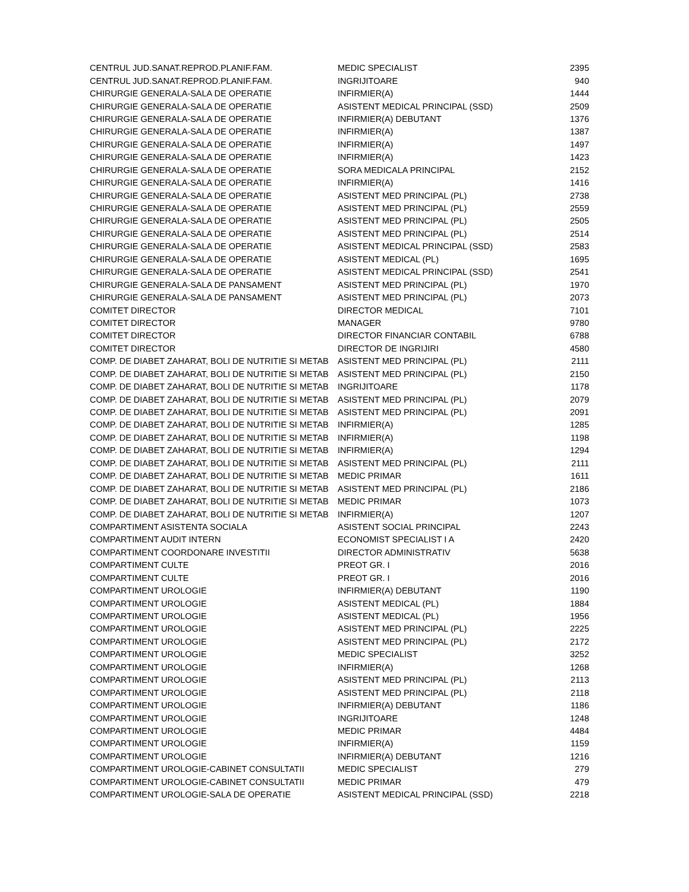| CENTRUL JUD.SANAT.REPROD.PLANIF.FAM. | MEDIC SPECIALIST | 2395 |
| CENTRUL JUD.SANAT.REPROD.PLANIF.FAM. | INGRIJITOARE | 940 |
| CHIRURGIE GENERALA-SALA DE OPERATIE | INFIRMIER(A) | 1444 |
| CHIRURGIE GENERALA-SALA DE OPERATIE | ASISTENT MEDICAL PRINCIPAL (SSD) | 2509 |
| CHIRURGIE GENERALA-SALA DE OPERATIE | INFIRMIER(A) DEBUTANT | 1376 |
| CHIRURGIE GENERALA-SALA DE OPERATIE | INFIRMIER(A) | 1387 |
| CHIRURGIE GENERALA-SALA DE OPERATIE | INFIRMIER(A) | 1497 |
| CHIRURGIE GENERALA-SALA DE OPERATIE | INFIRMIER(A) | 1423 |
| CHIRURGIE GENERALA-SALA DE OPERATIE | SORA MEDICALA PRINCIPAL | 2152 |
| CHIRURGIE GENERALA-SALA DE OPERATIE | INFIRMIER(A) | 1416 |
| CHIRURGIE GENERALA-SALA DE OPERATIE | ASISTENT MED PRINCIPAL (PL) | 2738 |
| CHIRURGIE GENERALA-SALA DE OPERATIE | ASISTENT MED PRINCIPAL (PL) | 2559 |
| CHIRURGIE GENERALA-SALA DE OPERATIE | ASISTENT MED PRINCIPAL (PL) | 2505 |
| CHIRURGIE GENERALA-SALA DE OPERATIE | ASISTENT MED PRINCIPAL (PL) | 2514 |
| CHIRURGIE GENERALA-SALA DE OPERATIE | ASISTENT MEDICAL PRINCIPAL (SSD) | 2583 |
| CHIRURGIE GENERALA-SALA DE OPERATIE | ASISTENT MEDICAL (PL) | 1695 |
| CHIRURGIE GENERALA-SALA DE OPERATIE | ASISTENT MEDICAL PRINCIPAL (SSD) | 2541 |
| CHIRURGIE GENERALA-SALA DE PANSAMENT | ASISTENT MED PRINCIPAL (PL) | 1970 |
| CHIRURGIE GENERALA-SALA DE PANSAMENT | ASISTENT MED PRINCIPAL (PL) | 2073 |
| COMITET DIRECTOR | DIRECTOR MEDICAL | 7101 |
| COMITET DIRECTOR | MANAGER | 9780 |
| COMITET DIRECTOR | DIRECTOR FINANCIAR CONTABIL | 6788 |
| COMITET DIRECTOR | DIRECTOR DE INGRIJIRI | 4580 |
| COMP. DE DIABET ZAHARAT, BOLI DE NUTRITIE SI METAB | ASISTENT MED PRINCIPAL (PL) | 2111 |
| COMP. DE DIABET ZAHARAT, BOLI DE NUTRITIE SI METAB | ASISTENT MED PRINCIPAL (PL) | 2150 |
| COMP. DE DIABET ZAHARAT, BOLI DE NUTRITIE SI METAB | INGRIJITOARE | 1178 |
| COMP. DE DIABET ZAHARAT, BOLI DE NUTRITIE SI METAB | ASISTENT MED PRINCIPAL (PL) | 2079 |
| COMP. DE DIABET ZAHARAT, BOLI DE NUTRITIE SI METAB | ASISTENT MED PRINCIPAL (PL) | 2091 |
| COMP. DE DIABET ZAHARAT, BOLI DE NUTRITIE SI METAB | INFIRMIER(A) | 1285 |
| COMP. DE DIABET ZAHARAT, BOLI DE NUTRITIE SI METAB | INFIRMIER(A) | 1198 |
| COMP. DE DIABET ZAHARAT, BOLI DE NUTRITIE SI METAB | INFIRMIER(A) | 1294 |
| COMP. DE DIABET ZAHARAT, BOLI DE NUTRITIE SI METAB | ASISTENT MED PRINCIPAL (PL) | 2111 |
| COMP. DE DIABET ZAHARAT, BOLI DE NUTRITIE SI METAB | MEDIC PRIMAR | 1611 |
| COMP. DE DIABET ZAHARAT, BOLI DE NUTRITIE SI METAB | ASISTENT MED PRINCIPAL (PL) | 2186 |
| COMP. DE DIABET ZAHARAT, BOLI DE NUTRITIE SI METAB | MEDIC PRIMAR | 1073 |
| COMP. DE DIABET ZAHARAT, BOLI DE NUTRITIE SI METAB | INFIRMIER(A) | 1207 |
| COMPARTIMENT ASISTENTA SOCIALA | ASISTENT SOCIAL PRINCIPAL | 2243 |
| COMPARTIMENT AUDIT INTERN | ECONOMIST SPECIALIST I A | 2420 |
| COMPARTIMENT COORDONARE INVESTITII | DIRECTOR ADMINISTRATIV | 5638 |
| COMPARTIMENT CULTE | PREOT GR. I | 2016 |
| COMPARTIMENT CULTE | PREOT GR. I | 2016 |
| COMPARTIMENT UROLOGIE | INFIRMIER(A) DEBUTANT | 1190 |
| COMPARTIMENT UROLOGIE | ASISTENT MEDICAL (PL) | 1884 |
| COMPARTIMENT UROLOGIE | ASISTENT MEDICAL (PL) | 1956 |
| COMPARTIMENT UROLOGIE | ASISTENT MED PRINCIPAL (PL) | 2225 |
| COMPARTIMENT UROLOGIE | ASISTENT MED PRINCIPAL (PL) | 2172 |
| COMPARTIMENT UROLOGIE | MEDIC SPECIALIST | 3252 |
| COMPARTIMENT UROLOGIE | INFIRMIER(A) | 1268 |
| COMPARTIMENT UROLOGIE | ASISTENT MED PRINCIPAL (PL) | 2113 |
| COMPARTIMENT UROLOGIE | ASISTENT MED PRINCIPAL (PL) | 2118 |
| COMPARTIMENT UROLOGIE | INFIRMIER(A) DEBUTANT | 1186 |
| COMPARTIMENT UROLOGIE | INGRIJITOARE | 1248 |
| COMPARTIMENT UROLOGIE | MEDIC PRIMAR | 4484 |
| COMPARTIMENT UROLOGIE | INFIRMIER(A) | 1159 |
| COMPARTIMENT UROLOGIE | INFIRMIER(A) DEBUTANT | 1216 |
| COMPARTIMENT UROLOGIE-CABINET CONSULTATII | MEDIC SPECIALIST | 279 |
| COMPARTIMENT UROLOGIE-CABINET CONSULTATII | MEDIC PRIMAR | 479 |
| COMPARTIMENT UROLOGIE-SALA DE OPERATIE | ASISTENT MEDICAL PRINCIPAL (SSD) | 2218 |